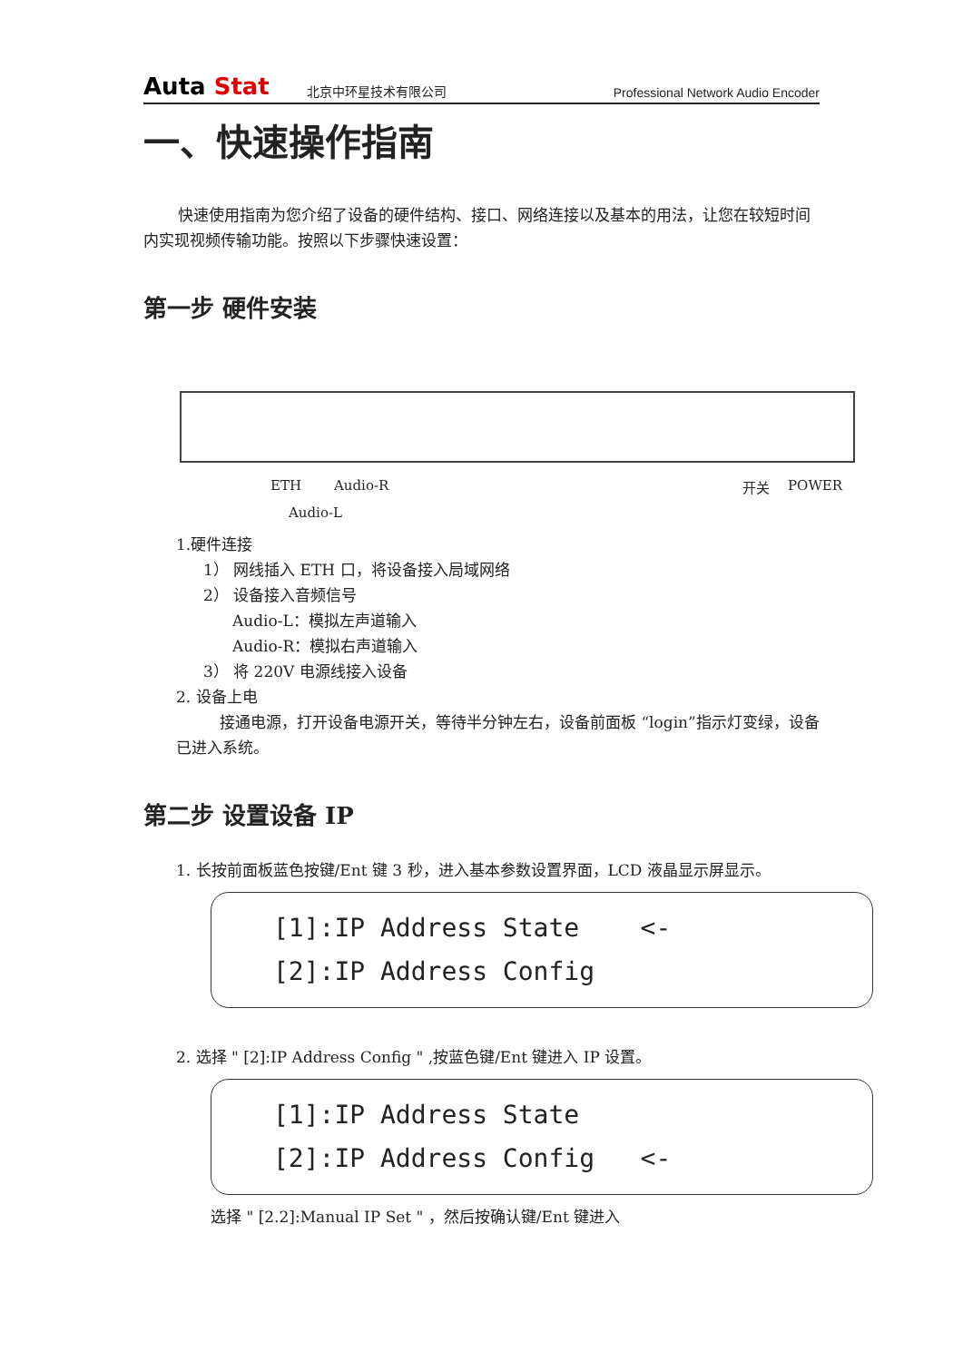Auta Stat
北京中环星技术有限公司
Professional Network Audio Encoder
一、快速操作指南
快速使用指南为您介绍了设备的硬件结构、接口、网络连接以及基本的用法，让您在较短时间内实现视频传输功能。按照以下步骤快速设置：
第一步 硬件安装
ETH Audio-R 开关 POWER
Audio-L
1.硬件连接
1） 网线插入 ETH 口，将设备接入局域网络
2） 设备接入音频信号
Audio-L：模拟左声道输入
Audio-R：模拟右声道输入
3） 将 220V 电源线接入设备
2. 设备上电
接通电源，打开设备电源开关，等待半分钟左右，设备前面板 “login”指示灯变绿，设备已进入系统。
第二步 设置设备 IP
1. 长按前面板蓝色按键/Ent 键 3 秒，进入基本参数设置界面，LCD 液晶显示屏显示。
[1]:IP Address State <- [2]:IP Address Config
2. 选择 " [2]:IP Address Config " ,按蓝色键/Ent 键进入 IP 设置。
[1]:IP Address State [2]:IP Address Config <-
选择 " [2.2]:Manual IP Set " ，然后按确认键/Ent 键进入